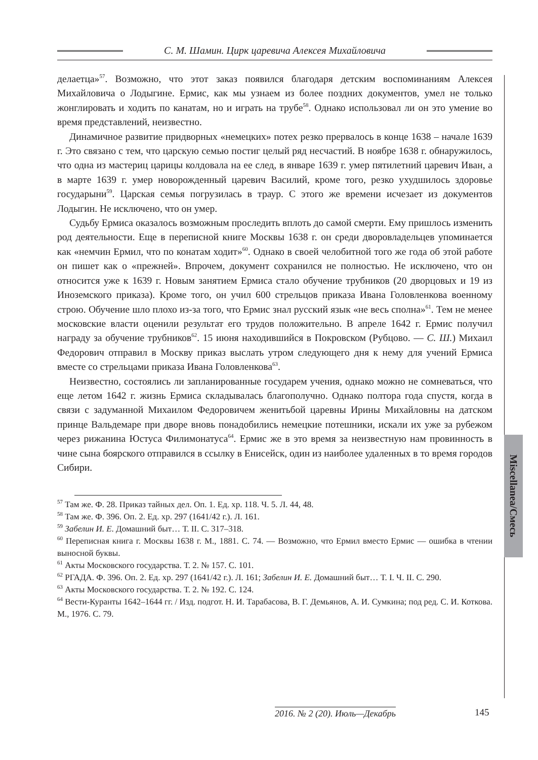С. М. Шамин. Цирк царевича Алексея Михайловича
делаетца»<sup>57</sup>. Возможно, что этот заказ появился благодаря детским воспоминаниям Алексея Михайловича о Лодыгине. Ермис, как мы узнаем из более поздних документов, умел не только жонглировать и ходить по канатам, но и играть на трубе<sup>58</sup>. Однако использовал ли он это умение во время представлений, неизвестно.
Динамичное развитие придворных «немецких» потех резко прервалось в конце 1638 – начале 1639 г. Это связано с тем, что царскую семью постиг целый ряд несчастий. В ноябре 1638 г. обнаружилось, что одна из мастериц царицы колдовала на ее след, в январе 1639 г. умер пятилетний царевич Иван, а в марте 1639 г. умер новорожденный царевич Василий, кроме того, резко ухудшилось здоровье государыни<sup>59</sup>. Царская семья погрузилась в траур. С этого же времени исчезает из документов Лодыгин. Не исключено, что он умер.
Судьбу Ермиса оказалось возможным проследить вплоть до самой смерти. Ему пришлось изменить род деятельности. Еще в переписной книге Москвы 1638 г. он среди дворовладельцев упоминается как «немчин Ермил, что по конатам ходит»<sup>60</sup>. Однако в своей челобитной того же года об этой работе он пишет как о «прежней». Впрочем, документ сохранился не полностью. Не исключено, что он относится уже к 1639 г. Новым занятием Ермиса стало обучение трубников (20 дворцовых и 19 из Иноземского приказа). Кроме того, он учил 600 стрельцов приказа Ивана Головленкова военному строю. Обучение шло плохо из-за того, что Ермис знал русский язык «не весь сполна»<sup>61</sup>. Тем не менее московские власти оценили результат его трудов положительно. В апреле 1642 г. Ермис получил награду за обучение трубников<sup>62</sup>. 15 июня находившийся в Покровском (Рубцово. — С. Ш.) Михаил Федорович отправил в Москву приказ выслать утром следующего дня к нему для учений Ермиса вместе со стрельцами приказа Ивана Головленкова<sup>63</sup>.
Неизвестно, состоялись ли запланированные государем учения, однако можно не сомневаться, что еще летом 1642 г. жизнь Ермиса складывалась благополучно. Однако полтора года спустя, когда в связи с задуманной Михаилом Федоровичем женитьбой царевны Ирины Михайловны на датском принце Вальдемаре при дворе вновь понадобились немецкие потешники, искали их уже за рубежом через рижанина Юстуса Филимонатуса<sup>64</sup>. Ермис же в это время за неизвестную нам провинность в чине сына боярского отправился в ссылку в Енисейск, один из наиболее удаленных в то время городов Сибири.
<sup>57</sup> Там же. Ф. 28. Приказ тайных дел. Оп. 1. Ед. хр. 118. Ч. 5. Л. 44, 48.
<sup>58</sup> Там же. Ф. 396. Оп. 2. Ед. хр. 297 (1641/42 г.). Л. 161.
<sup>59</sup> Забелин И. Е. Домашний быт… Т. II. С. 317–318.
<sup>60</sup> Переписная книга г. Москвы 1638 г. М., 1881. С. 74. — Возможно, что Ермил вместо Ермис — ошибка в чтении выносной буквы.
<sup>61</sup> Акты Московского государства. Т. 2. № 157. С. 101.
<sup>62</sup> РГАДА. Ф. 396. Оп. 2. Ед. хр. 297 (1641/42 г.). Л. 161; Забелин И. Е. Домашний быт… Т. I. Ч. II. С. 290.
<sup>63</sup> Акты Московского государства. Т. 2. № 192. С. 124.
<sup>64</sup> Вести-Куранты 1642–1644 гг. / Изд. подгот. Н. И. Тарабасова, В. Г. Демьянов, А. И. Сумкина; под ред. С. И. Коткова. М., 1976. С. 79.
Miscellanea/Смесь
2016. № 2 (20). Июль—Декабрь 145